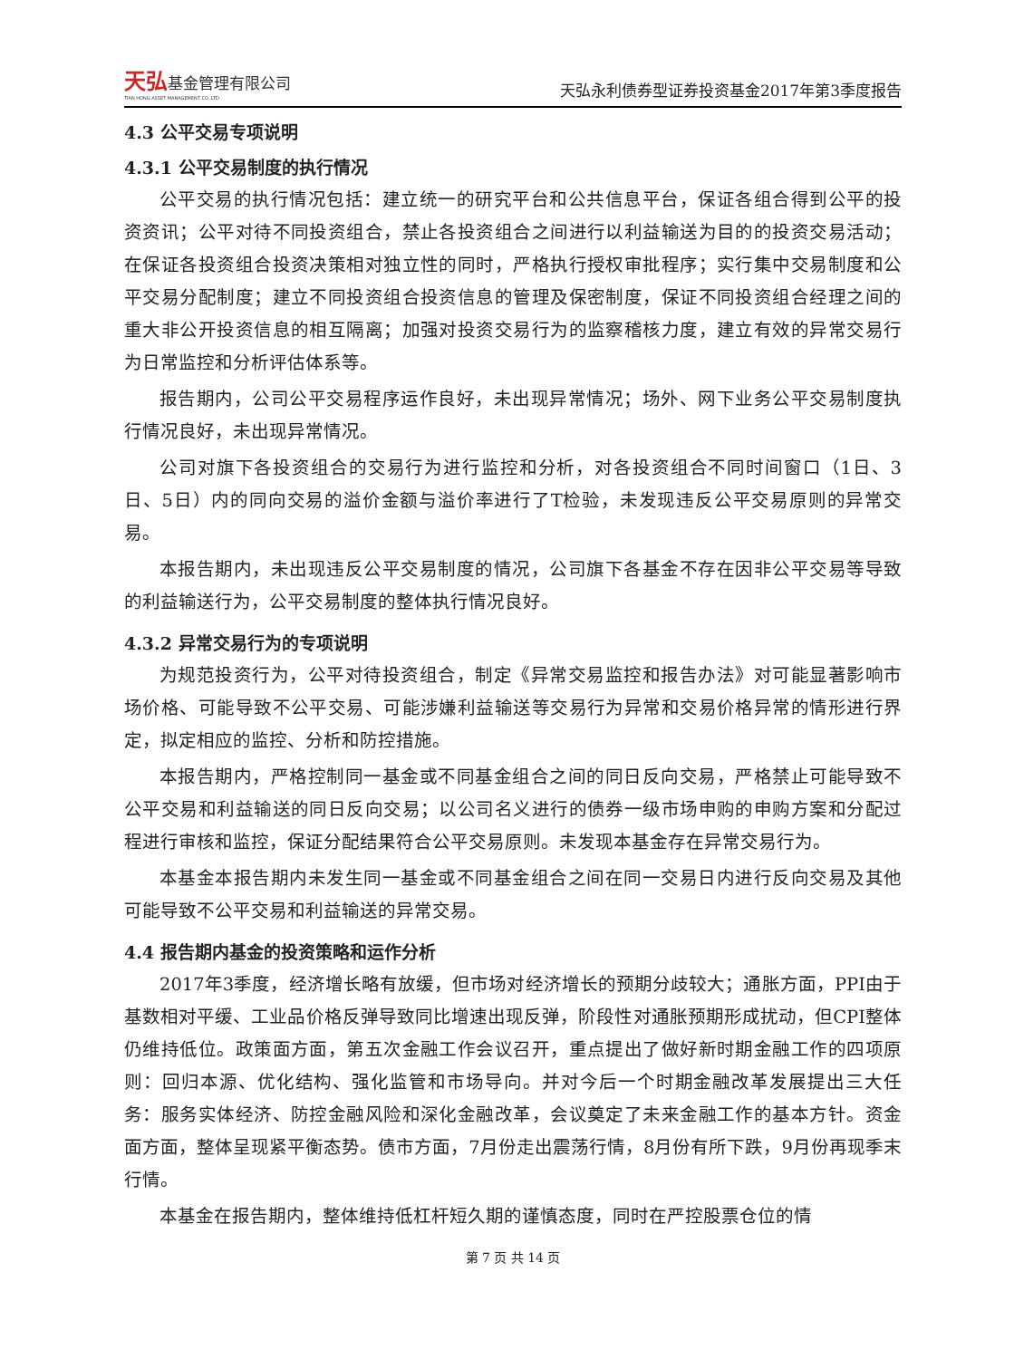天弘基金管理有限公司
TIAN HONG ASSET MANAGEMENT CO.,LTD.
天弘永利债券型证券投资基金2017年第3季度报告
4.3 公平交易专项说明
4.3.1 公平交易制度的执行情况
公平交易的执行情况包括：建立统一的研究平台和公共信息平台，保证各组合得到公平的投资资讯；公平对待不同投资组合，禁止各投资组合之间进行以利益输送为目的的投资交易活动；在保证各投资组合投资决策相对独立性的同时，严格执行授权审批程序；实行集中交易制度和公平交易分配制度；建立不同投资组合投资信息的管理及保密制度，保证不同投资组合经理之间的重大非公开投资信息的相互隔离；加强对投资交易行为的监察稽核力度，建立有效的异常交易行为日常监控和分析评估体系等。
报告期内，公司公平交易程序运作良好，未出现异常情况；场外、网下业务公平交易制度执行情况良好，未出现异常情况。
公司对旗下各投资组合的交易行为进行监控和分析，对各投资组合不同时间窗口（1日、3日、5日）内的同向交易的溢价金额与溢价率进行了T检验，未发现违反公平交易原则的异常交易。
本报告期内，未出现违反公平交易制度的情况，公司旗下各基金不存在因非公平交易等导致的利益输送行为，公平交易制度的整体执行情况良好。
4.3.2 异常交易行为的专项说明
为规范投资行为，公平对待投资组合，制定《异常交易监控和报告办法》对可能显著影响市场价格、可能导致不公平交易、可能涉嫌利益输送等交易行为异常和交易价格异常的情形进行界定，拟定相应的监控、分析和防控措施。
本报告期内，严格控制同一基金或不同基金组合之间的同日反向交易，严格禁止可能导致不公平交易和利益输送的同日反向交易；以公司名义进行的债券一级市场申购的申购方案和分配过程进行审核和监控，保证分配结果符合公平交易原则。未发现本基金存在异常交易行为。
本基金本报告期内未发生同一基金或不同基金组合之间在同一交易日内进行反向交易及其他可能导致不公平交易和利益输送的异常交易。
4.4 报告期内基金的投资策略和运作分析
2017年3季度，经济增长略有放缓，但市场对经济增长的预期分歧较大；通胀方面，PPI由于基数相对平缓、工业品价格反弹导致同比增速出现反弹，阶段性对通胀预期形成扰动，但CPI整体仍维持低位。政策面方面，第五次金融工作会议召开，重点提出了做好新时期金融工作的四项原则：回归本源、优化结构、强化监管和市场导向。并对今后一个时期金融改革发展提出三大任务：服务实体经济、防控金融风险和深化金融改革，会议奠定了未来金融工作的基本方针。资金面方面，整体呈现紧平衡态势。债市方面，7月份走出震荡行情，8月份有所下跌，9月份再现季末行情。
本基金在报告期内，整体维持低杠杆短久期的谨慎态度，同时在严控股票仓位的情
第 7 页 共 14 页